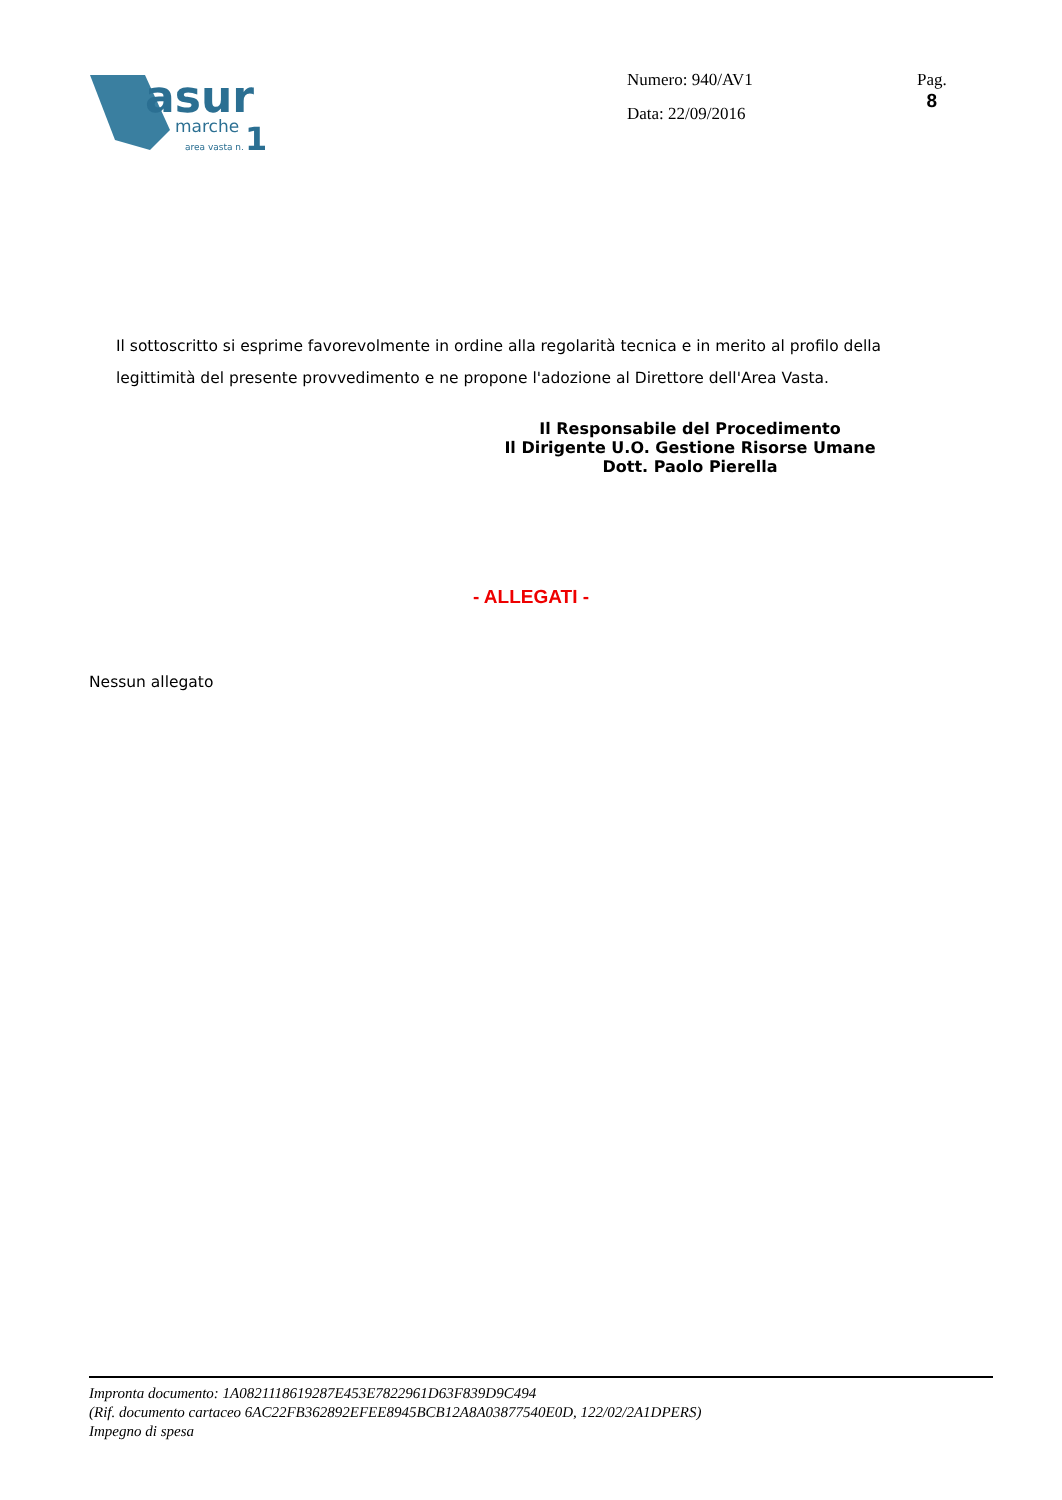asur
marche
1
area vasta n.
Numero: 940/AV1
Data: 22/09/2016
Pag.
8
Il sottoscritto si esprime favorevolmente in ordine alla regolarità tecnica e in merito al profilo della legittimità del presente provvedimento e ne propone l'adozione al Direttore dell'Area Vasta.
Il Responsabile del Procedimento
Il Dirigente U.O. Gestione Risorse Umane
Dott. Paolo Pierella
- ALLEGATI -
Nessun allegato
Impronta documento: 1A0821118619287E453E7822961D63F839D9C494
(Rif. documento cartaceo 6AC22FB362892EFEE8945BCB12A8A03877540E0D, 122/02/2A1DPERS)
Impegno di spesa